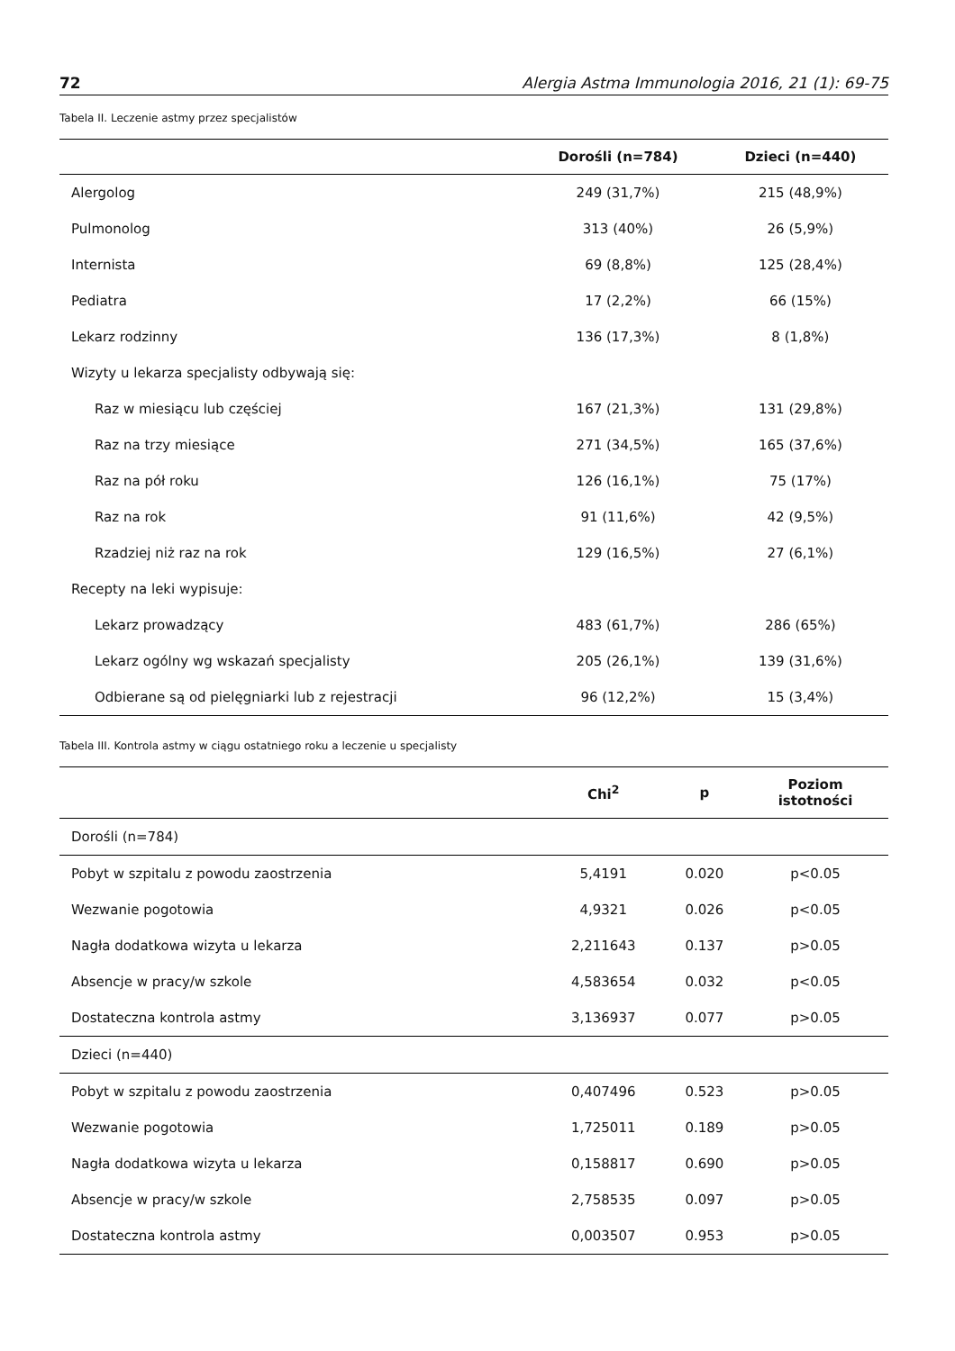72 Alergia Astma Immunologia 2016, 21 (1): 69-75
Tabela II. Leczenie astmy przez specjalistów
| | Dorośli (n=784) | Dzieci (n=440) |
| --- | --- | --- |
| Alergolog | 249 (31,7%) | 215 (48,9%) |
| Pulmonolog | 313 (40%) | 26 (5,9%) |
| Internista | 69 (8,8%) | 125 (28,4%) |
| Pediatra | 17 (2,2%) | 66 (15%) |
| Lekarz rodzinny | 136 (17,3%) | 8 (1,8%) |
| Wizyty u lekarza specjalisty odbywają się: | | |
| Raz w miesiącu lub częściej | 167 (21,3%) | 131 (29,8%) |
| Raz na trzy miesiące | 271 (34,5%) | 165 (37,6%) |
| Raz na pół roku | 126 (16,1%) | 75 (17%) |
| Raz na rok | 91 (11,6%) | 42 (9,5%) |
| Rzadziej niż raz na rok | 129 (16,5%) | 27 (6,1%) |
| Recepty na leki wypisuje: | | |
| Lekarz prowadzący | 483 (61,7%) | 286 (65%) |
| Lekarz ogólny wg wskazań specjalisty | 205 (26,1%) | 139 (31,6%) |
| Odbierane są od pielęgniarki lub z rejestracji | 96 (12,2%) | 15 (3,4%) |
Tabela III. Kontrola astmy w ciągu ostatniego roku a leczenie u specjalisty
| | Chi<sup>2</sup> | p | Poziom istotności |
| --- | --- | --- | --- |
| Dorośli (n=784) | | | |
| Pobyt w szpitalu z powodu zaostrzenia | 5,4191 | 0.020 | p<0.05 |
| Wezwanie pogotowia | 4,9321 | 0.026 | p<0.05 |
| Nagła dodatkowa wizyta u lekarza | 2,211643 | 0.137 | p>0.05 |
| Absencje w pracy/w szkole | 4,583654 | 0.032 | p<0.05 |
| Dostateczna kontrola astmy | 3,136937 | 0.077 | p>0.05 |
| Dzieci (n=440) | | | |
| Pobyt w szpitalu z powodu zaostrzenia | 0,407496 | 0.523 | p>0.05 |
| Wezwanie pogotowia | 1,725011 | 0.189 | p>0.05 |
| Nagła dodatkowa wizyta u lekarza | 0,158817 | 0.690 | p>0.05 |
| Absencje w pracy/w szkole | 2,758535 | 0.097 | p>0.05 |
| Dostateczna kontrola astmy | 0,003507 | 0.953 | p>0.05 |